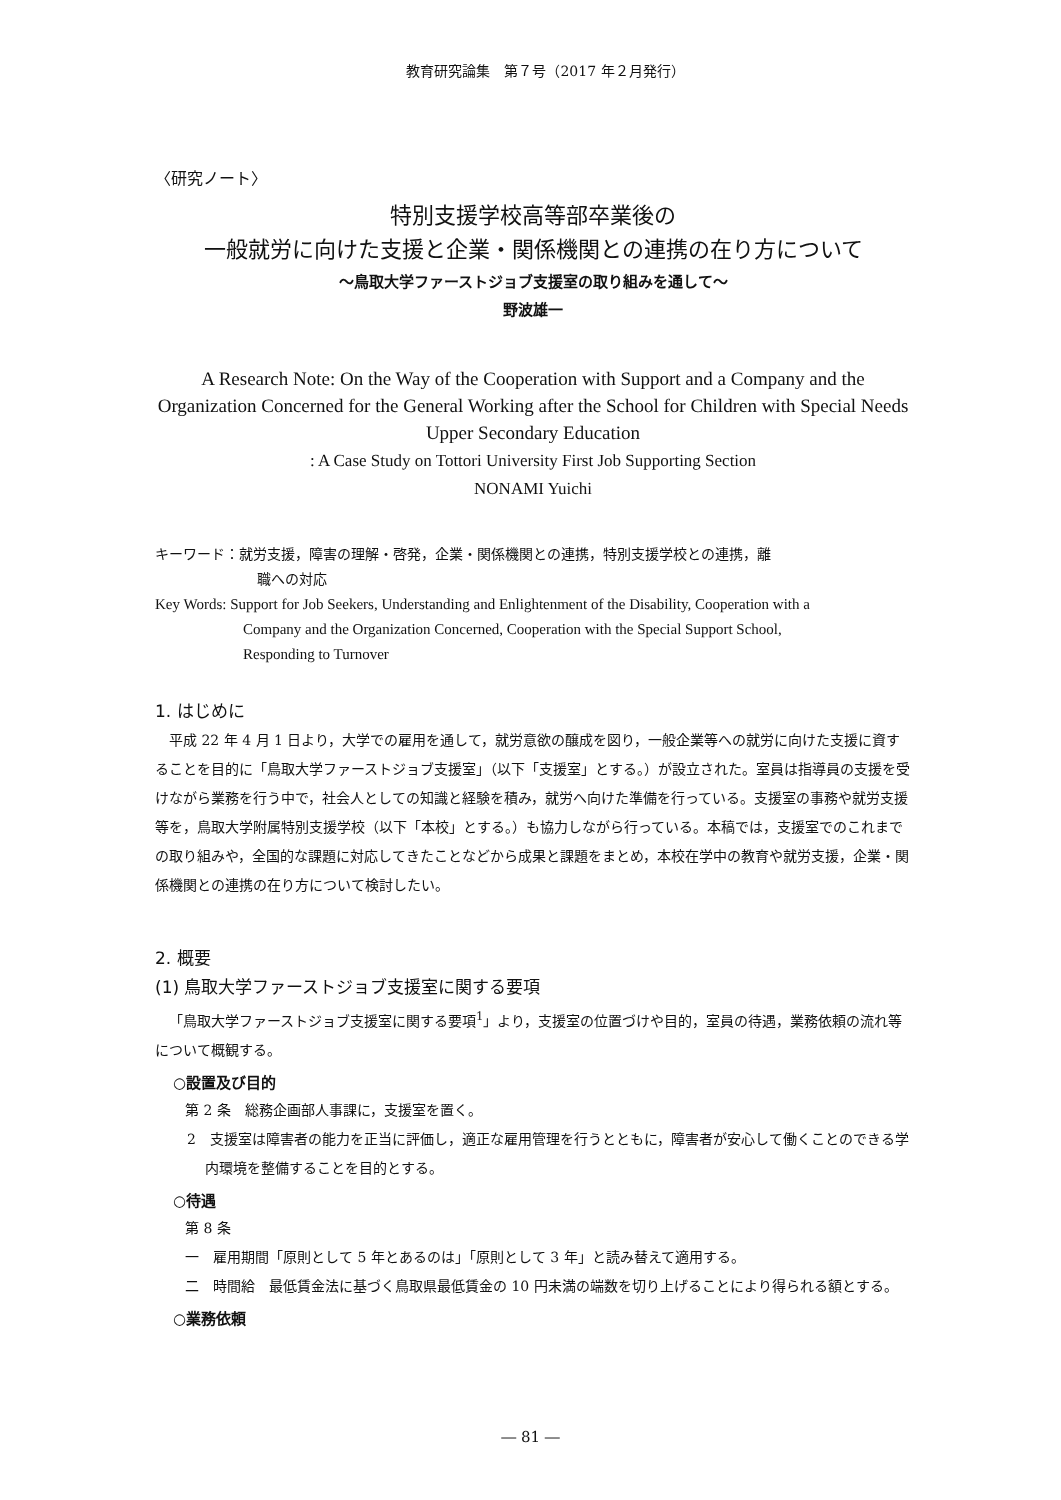教育研究論集　第７号（2017 年２月発行）
〈研究ノート〉
特別支援学校高等部卒業後の
一般就労に向けた支援と企業・関係機関との連携の在り方について
～鳥取大学ファーストジョブ支援室の取り組みを通して～
野波雄一
A Research Note: On the Way of the Cooperation with Support and a Company and the Organization Concerned for the General Working after the School for Children with Special Needs Upper Secondary Education
: A Case Study on Tottori University First Job Supporting Section
NONAMI Yuichi
キーワード：就労支援，障害の理解・啓発，企業・関係機関との連携，特別支援学校との連携，離
職への対応
Key Words: Support for Job Seekers, Understanding and Enlightenment of the Disability, Cooperation with a
Company and the Organization Concerned, Cooperation with the Special Support School,
Responding to Turnover
1. はじめに
平成 22 年 4 月 1 日より，大学での雇用を通して，就労意欲の醸成を図り，一般企業等への就労に向けた支援に資することを目的に「鳥取大学ファーストジョブ支援室」（以下「支援室」とする。）が設立された。室員は指導員の支援を受けながら業務を行う中で，社会人としての知識と経験を積み，就労へ向けた準備を行っている。支援室の事務や就労支援等を，鳥取大学附属特別支援学校（以下「本校」とする。）も協力しながら行っている。本稿では，支援室でのこれまでの取り組みや，全国的な課題に対応してきたことなどから成果と課題をまとめ，本校在学中の教育や就労支援，企業・関係機関との連携の在り方について検討したい。
2. 概要
(1) 鳥取大学ファーストジョブ支援室に関する要項
「鳥取大学ファーストジョブ支援室に関する要項<sup>1</sup>」より，支援室の位置づけや目的，室員の待遇，業務依頼の流れ等について概観する。
○設置及び目的
第 2 条　総務企画部人事課に，支援室を置く。
2　支援室は障害者の能力を正当に評価し，適正な雇用管理を行うとともに，障害者が安心して働くことのできる学内環境を整備することを目的とする。
○待遇
第 8 条
一　雇用期間「原則として 5 年とあるのは」「原則として 3 年」と読み替えて適用する。
二　時間給　最低賃金法に基づく鳥取県最低賃金の 10 円未満の端数を切り上げることにより得られる額とする。
○業務依頼
― 81 ―